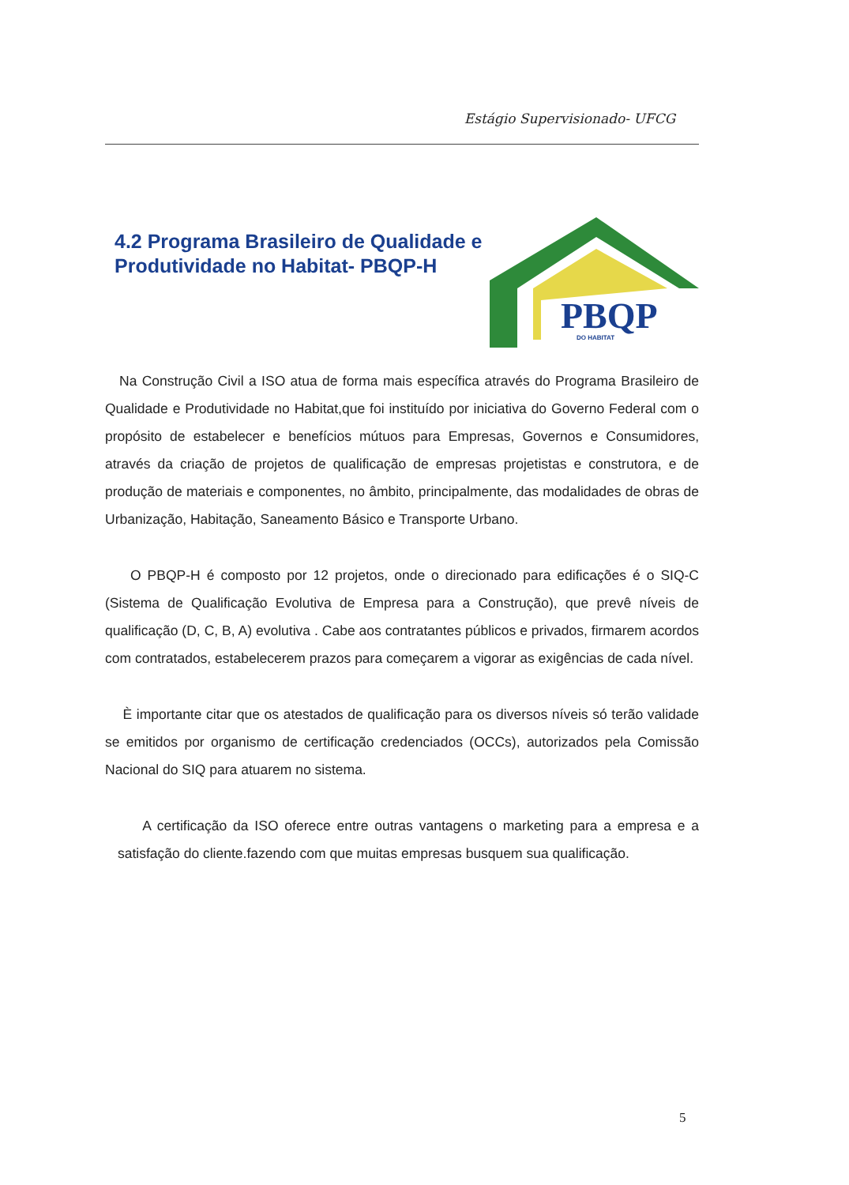Estágio Supervisionado- UFCG
4.2 Programa Brasileiro de Qualidade e
Produtividade no Habitat- PBQP-H
PBQP
DO HABITAT
Na Construção Civil a ISO atua de forma mais específica através do Programa Brasileiro de Qualidade e Produtividade no Habitat,que foi instituído por iniciativa do Governo Federal com o propósito de estabelecer e benefícios mútuos para Empresas, Governos e Consumidores, através da criação de projetos de qualificação de empresas projetistas e construtora, e de produção de materiais e componentes, no âmbito, principalmente, das modalidades de obras de Urbanização, Habitação, Saneamento Básico e Transporte Urbano.
O PBQP-H é composto por 12 projetos, onde o direcionado para edificações é o SIQ-C (Sistema de Qualificação Evolutiva de Empresa para a Construção), que prevê níveis de qualificação (D, C, B, A) evolutiva . Cabe aos contratantes públicos e privados, firmarem acordos com contratados, estabelecerem prazos para começarem a vigorar as exigências de cada nível.
È importante citar que os atestados de qualificação para os diversos níveis só terão validade se emitidos por organismo de certificação credenciados (OCCs), autorizados pela Comissão Nacional do SIQ para atuarem no sistema.
A certificação da ISO oferece entre outras vantagens o marketing para a empresa e a satisfação do cliente.fazendo com que muitas empresas busquem sua qualificação.
5